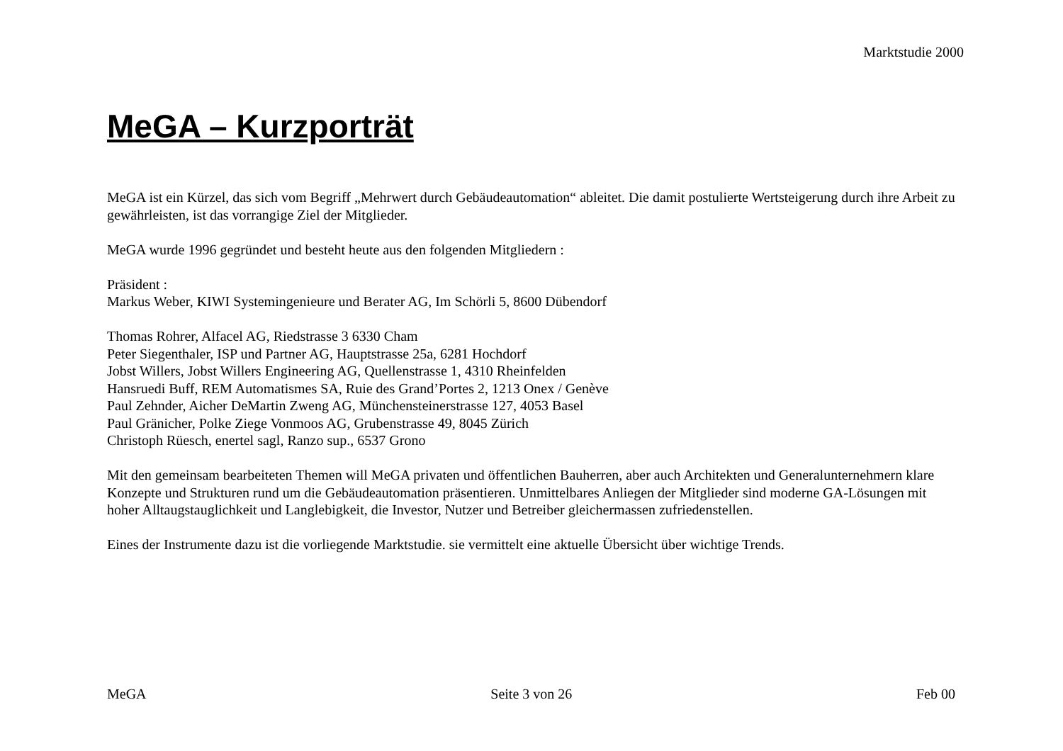Marktstudie 2000
MeGA – Kurzporträt
MeGA ist ein Kürzel, das sich vom Begriff „Mehrwert durch Gebäudeautomation“ ableitet. Die damit postulierte Wertsteigerung durch ihre Arbeit zu gewährleisten, ist das vorrangige Ziel der Mitglieder.
MeGA wurde 1996 gegründet und besteht heute aus den folgenden Mitgliedern :
Präsident :
Markus Weber, KIWI Systemingenieure und Berater AG, Im Schörli 5, 8600 Dübendorf
Thomas Rohrer, Alfacel AG, Riedstrasse 3 6330 Cham
Peter Siegenthaler, ISP und Partner AG, Hauptstrasse 25a, 6281 Hochdorf
Jobst Willers, Jobst Willers Engineering AG, Quellenstrasse 1, 4310 Rheinfelden
Hansruedi Buff, REM Automatismes SA, Ruie des Grand’Portes 2, 1213 Onex / Genève
Paul Zehnder, Aicher DeMartin Zweng AG, Münchensteinerstrasse 127, 4053 Basel
Paul Gränicher, Polke Ziege Vonmoos AG, Grubenstrasse 49, 8045 Zürich
Christoph Rüesch, enertel sagl, Ranzo sup., 6537 Grono
Mit den gemeinsam bearbeiteten Themen will MeGA privaten und öffentlichen Bauherren, aber auch Architekten und Generalunternehmern klare Konzepte und Strukturen rund um die Gebäudeautomation präsentieren. Unmittelbares Anliegen der Mitglieder sind moderne GA-Lösungen mit hoher Alltaugstauglichkeit und Langlebigkeit, die Investor, Nutzer und Betreiber gleichermassen zufriedenstellen.
Eines der Instrumente dazu ist die vorliegende Marktstudie. sie vermittelt eine aktuelle Übersicht über wichtige Trends.
MeGA Seite 3 von 26 Feb 00